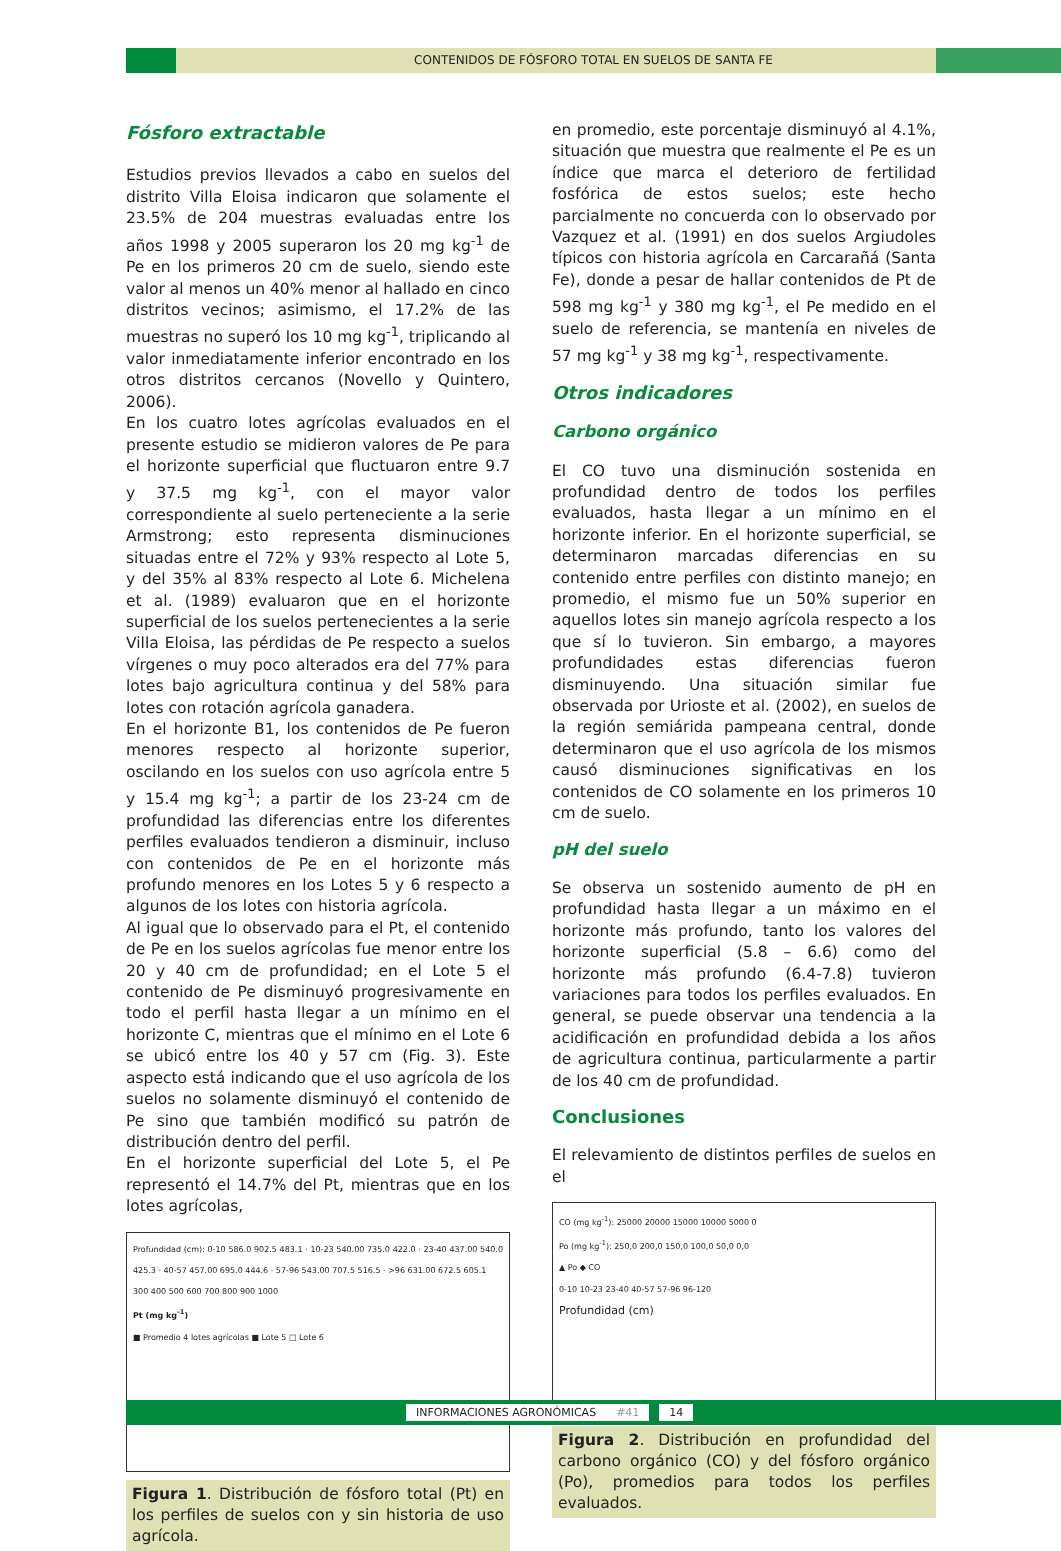CONTENIDOS DE FÓSFORO TOTAL EN SUELOS DE SANTA FE
Fósforo extractable
Estudios previos llevados a cabo en suelos del distrito Villa Eloisa indicaron que solamente el 23.5% de 204 muestras evaluadas entre los años 1998 y 2005 superaron los 20 mg kg<sup>-1</sup> de Pe en los primeros 20 cm de suelo, siendo este valor al menos un 40% menor al hallado en cinco distritos vecinos; asimismo, el 17.2% de las muestras no superó los 10 mg kg<sup>-1</sup>, triplicando al valor inmediatamente inferior encontrado en los otros distritos cercanos (Novello y Quintero, 2006).
En los cuatro lotes agrícolas evaluados en el presente estudio se midieron valores de Pe para el horizonte superficial que fluctuaron entre 9.7 y 37.5 mg kg<sup>-1</sup>, con el mayor valor correspondiente al suelo perteneciente a la serie Armstrong; esto representa disminuciones situadas entre el 72% y 93% respecto al Lote 5, y del 35% al 83% respecto al Lote 6. Michelena et al. (1989) evaluaron que en el horizonte superficial de los suelos pertenecientes a la serie Villa Eloisa, las pérdidas de Pe respecto a suelos vírgenes o muy poco alterados era del 77% para lotes bajo agricultura continua y del 58% para lotes con rotación agrícola ganadera.
En el horizonte B1, los contenidos de Pe fueron menores respecto al horizonte superior, oscilando en los suelos con uso agrícola entre 5 y 15.4 mg kg<sup>-1</sup>; a partir de los 23-24 cm de profundidad las diferencias entre los diferentes perfiles evaluados tendieron a disminuir, incluso con contenidos de Pe en el horizonte más profundo menores en los Lotes 5 y 6 respecto a algunos de los lotes con historia agrícola.
Al igual que lo observado para el Pt, el contenido de Pe en los suelos agrícolas fue menor entre los 20 y 40 cm de profundidad; en el Lote 5 el contenido de Pe disminuyó progresivamente en todo el perfil hasta llegar a un mínimo en el horizonte C, mientras que el mínimo en el Lote 6 se ubicó entre los 40 y 57 cm (Fig. 3). Este aspecto está indicando que el uso agrícola de los suelos no solamente disminuyó el contenido de Pe sino que también modificó su patrón de distribución dentro del perfil.
En el horizonte superficial del Lote 5, el Pe representó el 14.7% del Pt, mientras que en los lotes agrícolas,
Profundidad (cm): 0-10 586.0 902.5 483.1 · 10-23 540.00 735.0 422.0 · 23-40 437.00 540.0 425.3 · 40-57 457.00 695.0 444.6 · 57-96 543.00 707.5 516.5 · >96 631.00 672.5 605.1
300 400 500 600 700 800 900 1000
Pt (mg kg<sup>-1</sup>)
■ Promedio 4 lotes agrícolas ■ Lote 5 □ Lote 6
Figura 1. Distribución de fósforo total (Pt) en los perfiles de suelos con y sin historia de uso agrícola.
en promedio, este porcentaje disminuyó al 4.1%, situación que muestra que realmente el Pe es un índice que marca el deterioro de fertilidad fosfórica de estos suelos; este hecho parcialmente no concuerda con lo observado por Vazquez et al. (1991) en dos suelos Argiudoles típicos con historia agrícola en Carcarañá (Santa Fe), donde a pesar de hallar contenidos de Pt de 598 mg kg<sup>-1</sup> y 380 mg kg<sup>-1</sup>, el Pe medido en el suelo de referencia, se mantenía en niveles de 57 mg kg<sup>-1</sup> y 38 mg kg<sup>-1</sup>, respectivamente.
Otros indicadores
Carbono orgánico
El CO tuvo una disminución sostenida en profundidad dentro de todos los perfiles evaluados, hasta llegar a un mínimo en el horizonte inferior. En el horizonte superficial, se determinaron marcadas diferencias en su contenido entre perfiles con distinto manejo; en promedio, el mismo fue un 50% superior en aquellos lotes sin manejo agrícola respecto a los que sí lo tuvieron. Sin embargo, a mayores profundidades estas diferencias fueron disminuyendo. Una situación similar fue observada por Urioste et al. (2002), en suelos de la región semiárida pampeana central, donde determinaron que el uso agrícola de los mismos causó disminuciones significativas en los contenidos de CO solamente en los primeros 10 cm de suelo.
pH del suelo
Se observa un sostenido aumento de pH en profundidad hasta llegar a un máximo en el horizonte más profundo, tanto los valores del horizonte superficial (5.8 – 6.6) como del horizonte más profundo (6.4-7.8) tuvieron variaciones para todos los perfiles evaluados. En general, se puede observar una tendencia a la acidificación en profundidad debida a los años de agricultura continua, particularmente a partir de los 40 cm de profundidad.
Conclusiones
El relevamiento de distintos perfiles de suelos en el
CO (mg kg<sup>-1</sup>): 25000 20000 15000 10000 5000 0
Po (mg kg<sup>-1</sup>): 250,0 200,0 150,0 100,0 50,0 0,0
▲ Po ◆ CO
0-10 10-23 23-40 40-57 57-96 96-120
Profundidad (cm)
Figura 2. Distribución en profundidad del carbono orgánico (CO) y del fósforo orgánico (Po), promedios para todos los perfiles evaluados.
INFORMACIONES AGRONÓMICAS #41 14